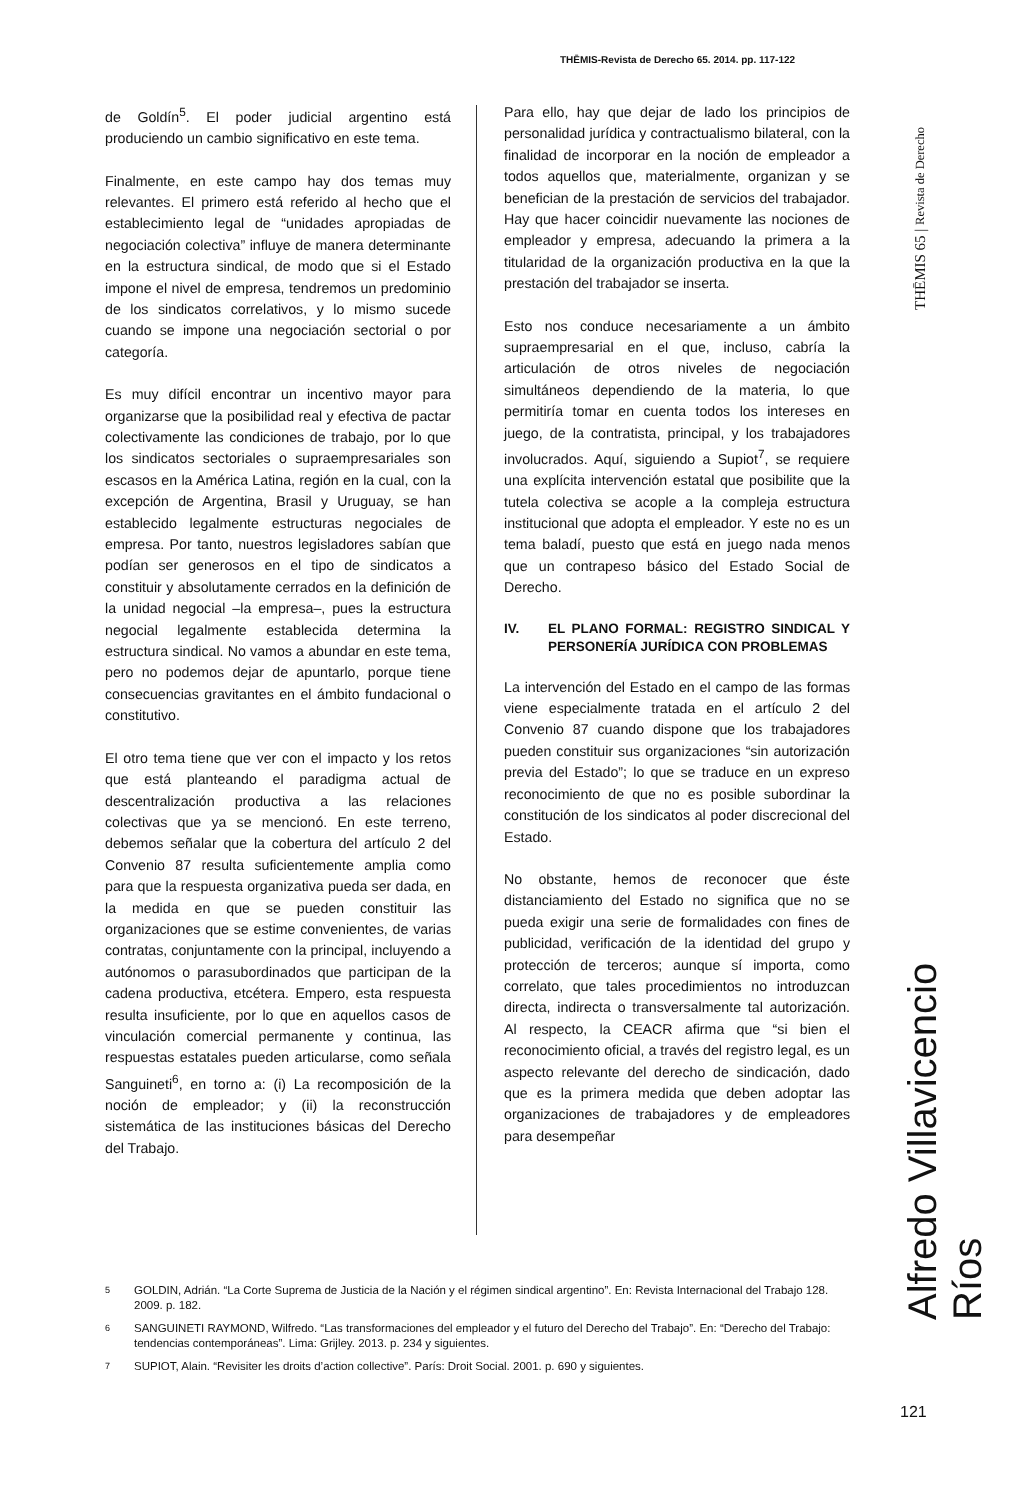THĒMIS-Revista de Derecho 65. 2014. pp. 117-122
de Goldín<sup>5</sup>. El poder judicial argentino está produciendo un cambio significativo en este tema.
Finalmente, en este campo hay dos temas muy relevantes. El primero está referido al hecho que el establecimiento legal de “unidades apropiadas de negociación colectiva” influye de manera determinante en la estructura sindical, de modo que si el Estado impone el nivel de empresa, tendremos un predominio de los sindicatos correlativos, y lo mismo sucede cuando se impone una negociación sectorial o por categoría.
Es muy difícil encontrar un incentivo mayor para organizarse que la posibilidad real y efectiva de pactar colectivamente las condiciones de trabajo, por lo que los sindicatos sectoriales o supraempresariales son escasos en la América Latina, región en la cual, con la excepción de Argentina, Brasil y Uruguay, se han establecido legalmente estructuras negociales de empresa. Por tanto, nuestros legisladores sabían que podían ser generosos en el tipo de sindicatos a constituir y absolutamente cerrados en la definición de la unidad negocial –la empresa–, pues la estructura negocial legalmente establecida determina la estructura sindical. No vamos a abundar en este tema, pero no podemos dejar de apuntarlo, porque tiene consecuencias gravitantes en el ámbito fundacional o constitutivo.
El otro tema tiene que ver con el impacto y los retos que está planteando el paradigma actual de descentralización productiva a las relaciones colectivas que ya se mencionó. En este terreno, debemos señalar que la cobertura del artículo 2 del Convenio 87 resulta suficientemente amplia como para que la respuesta organizativa pueda ser dada, en la medida en que se pueden constituir las organizaciones que se estime convenientes, de varias contratas, conjuntamente con la principal, incluyendo a autónomos o parasubordinados que participan de la cadena productiva, etcétera. Empero, esta respuesta resulta insuficiente, por lo que en aquellos casos de vinculación comercial permanente y continua, las respuestas estatales pueden articularse, como señala Sanguineti<sup>6</sup>, en torno a: (i) La recomposición de la noción de empleador; y (ii) la reconstrucción sistemática de las instituciones básicas del Derecho del Trabajo.
Para ello, hay que dejar de lado los principios de personalidad jurídica y contractualismo bilateral, con la finalidad de incorporar en la noción de empleador a todos aquellos que, materialmente, organizan y se benefician de la prestación de servicios del trabajador. Hay que hacer coincidir nuevamente las nociones de empleador y empresa, adecuando la primera a la titularidad de la organización productiva en la que la prestación del trabajador se inserta.
Esto nos conduce necesariamente a un ámbito supraempresarial en el que, incluso, cabría la articulación de otros niveles de negociación simultáneos dependiendo de la materia, lo que permitiría tomar en cuenta todos los intereses en juego, de la contratista, principal, y los trabajadores involucrados. Aquí, siguiendo a Supiot<sup>7</sup>, se requiere una explícita intervención estatal que posibilite que la tutela colectiva se acople a la compleja estructura institucional que adopta el empleador. Y este no es un tema baladí, puesto que está en juego nada menos que un contrapeso básico del Estado Social de Derecho.
IV. EL PLANO FORMAL: REGISTRO SINDICAL Y PERSONERÍA JURÍDICA CON PROBLEMAS
La intervención del Estado en el campo de las formas viene especialmente tratada en el artículo 2 del Convenio 87 cuando dispone que los trabajadores pueden constituir sus organizaciones “sin autorización previa del Estado”; lo que se traduce en un expreso reconocimiento de que no es posible subordinar la constitución de los sindicatos al poder discrecional del Estado.
No obstante, hemos de reconocer que éste distanciamiento del Estado no significa que no se pueda exigir una serie de formalidades con fines de publicidad, verificación de la identidad del grupo y protección de terceros; aunque sí importa, como correlato, que tales procedimientos no introduzcan directa, indirecta o transversalmente tal autorización. Al respecto, la CEACR afirma que “si bien el reconocimiento oficial, a través del registro legal, es un aspecto relevante del derecho de sindicación, dado que es la primera medida que deben adoptar las organizaciones de trabajadores y de empleadores para desempeñar
5 GOLDIN, Adrián. “La Corte Suprema de Justicia de la Nación y el régimen sindical argentino”. En: Revista Internacional del Trabajo 128. 2009. p. 182.
6 SANGUINETI RAYMOND, Wilfredo. “Las transformaciones del empleador y el futuro del Derecho del Trabajo”. En: “Derecho del Trabajo: tendencias contemporáneas”. Lima: Grijley. 2013. p. 234 y siguientes.
7 SUPIOT, Alain. “Revisiter les droits d’action collective”. París: Droit Social. 2001. p. 690 y siguientes.
THĒMIS 65 | Revista de Derecho
Alfredo Villavicencio Ríos
121